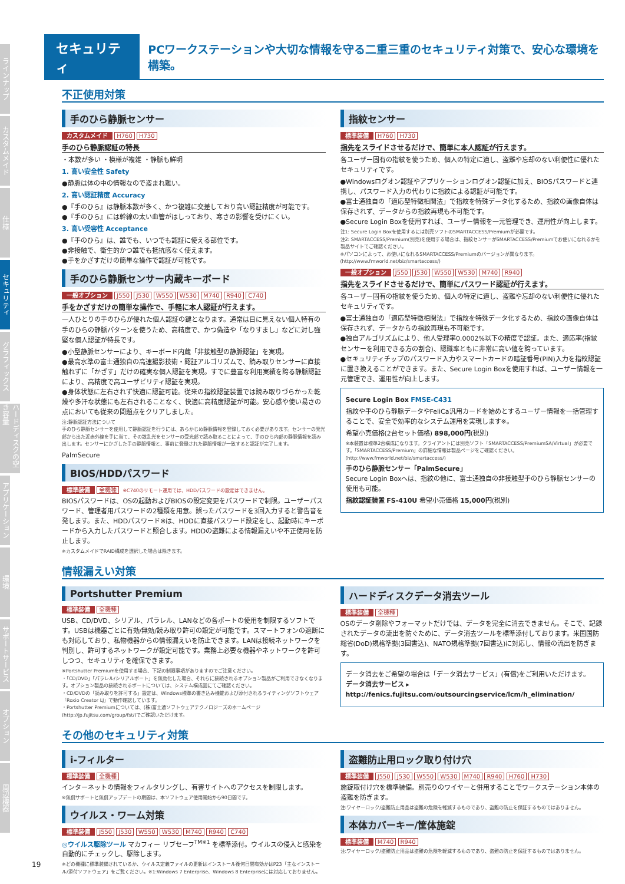ラインナップ
カスタムメイド
仕様
セキュリティ
グラフィックス
ハードディスクの空き容量
アプリケーション
環境
サポートサービス
オプション
周辺機器
セキュリティ
PCワークステーションや大切な情報を守る二重三重のセキュリティ対策で、安心な環境を構築。
不正使用対策
手のひら静脈センサー
カスタムメイド H760 H730
手のひら静脈認証の特長
・本数が多い ・模様が複雑 ・静脈も鮮明
1. 高い安全性 Safety
●静脈は体の中の情報なので盗まれ難い。
2. 高い認証精度 Accuracy
●『手のひら』は静脈本数が多く、かつ複雑に交差しており高い認証精度が可能です。
●『手のひら』には幹線の太い血管がはしっており、寒さの影響を受けにくい。
3. 高い受容性 Acceptance
●『手のひら』は、誰でも、いつでも認証に使える部位です。
●非接触で、衛生的かつ誰でも抵抗感なく使えます。
●手をかざすだけの簡単な操作で認証が可能です。
手のひら静脈センサー内蔵キーボード
一般オプション J550 J530 W550 W530 M740 R940 C740
手をかざすだけの簡単な操作で、手軽に本人認証が行えます。
一人ひとりの手のひらが優れた個人認証の鍵となります。通常は目に見えない個人特有の手のひらの静脈パターンを使うため、高精度で、かつ偽造や「なりすまし」などに対し強堅な個人認証が特長です。
●小型静脈センサーにより、キーボード内蔵「非接触型の静脈認証」を実現。
●最高水準の富士通独自の高速撮影技術・認証アルゴリズムで、読み取りセンサーに直接触れずに「かざす」だけの確実な個人認証を実現。すでに豊富な利用実績を誇る静脈認証により、高精度で高ユーザビリティ認証を実現。
●身体状態に左右されず快適に認証可能。従来の指紋認証装置では読み取りづらかった乾燥や多汗な状態にも左右されることなく、快適に高精度認証が可能。安心感や使い易さの点においても従来の問題点をクリアしました。
注:静脈認証方法について
手のひら静脈センサーを使用して静脈認証を行うには、あらかじめ静脈情報を登録しておく必要があります。センサーの発光部から出た近赤外線を手に当て、その散乱光をセンサーの受光部で読み取ることによって、手のひら内部の静脈情報を読み出します。センサーにかざした手の静脈情報と、事前に登録された静脈情報が一致すると認証が完了します。
PalmSecure
BIOS/HDDパスワード
標準装備 全機種 ※C740のリモート運用では、HDDパスワードの設定はできません。
BIOSパスワードは、OSの起動およびBIOSの設定変更をパスワードで制限。ユーザーパスワード、管理者用パスワードの2種類を用意。誤ったパスワードを3回入力すると警告音を発します。また、HDDパスワード※は、HDDに直接パスワード設定をし、起動時にキーボードから入力したパスワードと照合します。HDDの盗難による情報漏えいや不正使用を防止します。
※カスタムメイドでRAID構成を選択した場合は除きます。
指紋センサー
標準装備 H760 H730
指先をスライドさせるだけで、簡単に本人認証が行えます。
各ユーザー固有の指紋を使うため、個人の特定に適し、盗難や忘却のない利便性に優れたセキュリティです。
●Windowsログオン認証やアプリケーションログオン認証に加え、BIOSパスワードと連携し、パスワード入力の代わりに指紋による認証が可能です。
●富士通独自の「適応型特徴相関法」で指紋を特殊データ化するため、指紋の画像自体は保存されず、データからの指紋再現も不可能です。
●Secure Login Boxを使用すれば、ユーザー情報を一元管理でき、運用性が向上します。
注1: Secure Login Boxを使用するには別売ソフトのSMARTACCESS/Premiumが必要です。
注2: SMARTACCESS/Premium(別売)を使用する場合は、指紋センサーがSMARTACCESS/Premiumでお使いになれるかを製品サイトでご確認ください。
※パソコンによって、お使いになれるSMARTACCESS/Premiumのバージョンが異なります。(http://www.fmworld.net/biz/smartaccess/)
一般オプション J550 J530 W550 W530 M740 R940
指先をスライドさせるだけで、簡単にパスワード認証が行えます。
各ユーザー固有の指紋を使うため、個人の特定に適し、盗難や忘却のない利便性に優れたセキュリティです。
●富士通独自の「適応型特徴相関法」で指紋を特殊データ化するため、指紋の画像自体は保存されず、データからの指紋再現も不可能です。
●独自アルゴリズムにより、他人受理率0.0002%以下の精度で認証。また、適応率(指紋センサーを利用できる方の割合)、認識率ともに非常に高い値を誇っています。
●セキュリティチップのパスワード入力やスマートカードの暗証番号(PIN)入力を指紋認証に置き換えることができます。また、Secure Login Boxを使用すれば、ユーザー情報を一元管理でき、運用性が向上します。
Secure Login Box FMSE-C431
指紋や手のひら静脈データやFeliCa汎用カードを始めとするユーザー情報を一括管理することで、安全で効率的なシステム運用を実現します※。
希望小売価格(2台セット価格) 898,000円(税別)
※本装置は標準2台構成になります。クライアントには別売ソフト「SMARTACCESS/PremiumSA/Virtual」が必要です。「SMARTACCESS/Premium」の詳細な情報は製品ページをご確認ください。(http://www.fmworld.net/biz/smartaccess/)
手のひら静脈センサー「PalmSecure」
Secure Login Boxへは、指紋の他に、富士通独自の非接触型手のひら静脈センサーの使用も可能。
指紋認証装置 FS-410U 希望小売価格 15,000円(税別)
情報漏えい対策
Portshutter Premium
標準装備 全機種
USB、CD/DVD、シリアル、パラレル、LANなどの各ポートの使用を制限するソフトです。USBは機器ごとに有効/無効/読み取り許可の設定が可能です。スマートフォンの遮断にも対応しており、私物機器からの情報漏えいを防止できます。LANは接続ネットワークを判別し、許可するネットワークが設定可能です。業務上必要な機器やネットワークを許可しつつ、セキュリティを確保できます。
※Portshutter Premiumを使用する場合、下記の制限事項がありますのでご注意ください。
・「CD/DVD」「パラレル/シリアルポート」を無効化した場合、それらに接続されるオプション製品がご利用できなくなります。オプション製品の接続されるポートについては、システム構成図にてご確認ください。
・CD/DVDの「読み取りを許可する」設定は、Windows標準の書き込み機能および添付されるライティングソフトウェア「Roxio Creator LJ」で動作確認しています。
・Portshutter Premiumについては、(株)富士通ソフトウェアテクノロジーズのホームページ(http://jp.fujitsu.com/group/fst/)でご確認いただけます。
ハードディスクデータ消去ツール
標準装備 全機種
OSのデータ削除やフォーマットだけでは、データを完全に消去できません。そこで、記録されたデータの流出を防ぐために、データ消去ツールを標準添付しております。米国国防総省(DoD)規格準拠(3回書込)、NATO規格準拠(7回書込)に対応し、情報の流出を防ぎます。
データ消去をご希望の場合は「データ消去サービス」(有償)をご利用いただけます。
データ消去サービス ▸ http://fenics.fujitsu.com/outsourcingservice/lcm/h_elimination/
その他のセキュリティ対策
i-フィルター
標準装備 全機種
インターネットの情報をフィルタリングし、有害サイトへのアクセスを制限します。
※無償サポートと無償アップデートの期間は、本ソフトウェア使用開始から90日間です。
ウイルス・ワーム対策
標準装備 J550 J530 W550 W530 M740 R940 C740
◎ウイルス駆除ツール マカフィー リブセーフ<sup>TM※1</sup> を標準添付。ウイルスの侵入と感染を自動的にチェックし、駆除します。
※どの機種に標準装備されているか、ウイルス定義ファイルの更新はインストール後何日間有効かはP23「主なインストール/添付ソフトウェア」をご覧ください。※1:Windows 7 Enterprise、Windows 8 Enterpriseには対応しておりません。
盗難防止用ロック取り付け穴
標準装備 J550 J530 W550 W530 M740 R940 H760 H730
施錠取付け穴を標準装備。別売りのワイヤーと併用することでワークステーション本体の盗難を防ぎます。
注:ワイヤーロック/盗難防止用品は盗難の危険を軽減するものであり、盗難の防止を保証するものではありません。
本体カバーキー/筐体施錠
標準装備 M740 R940
注:ワイヤーロック/盗難防止用品は盗難の危険を軽減するものであり、盗難の防止を保証するものではありません。
19